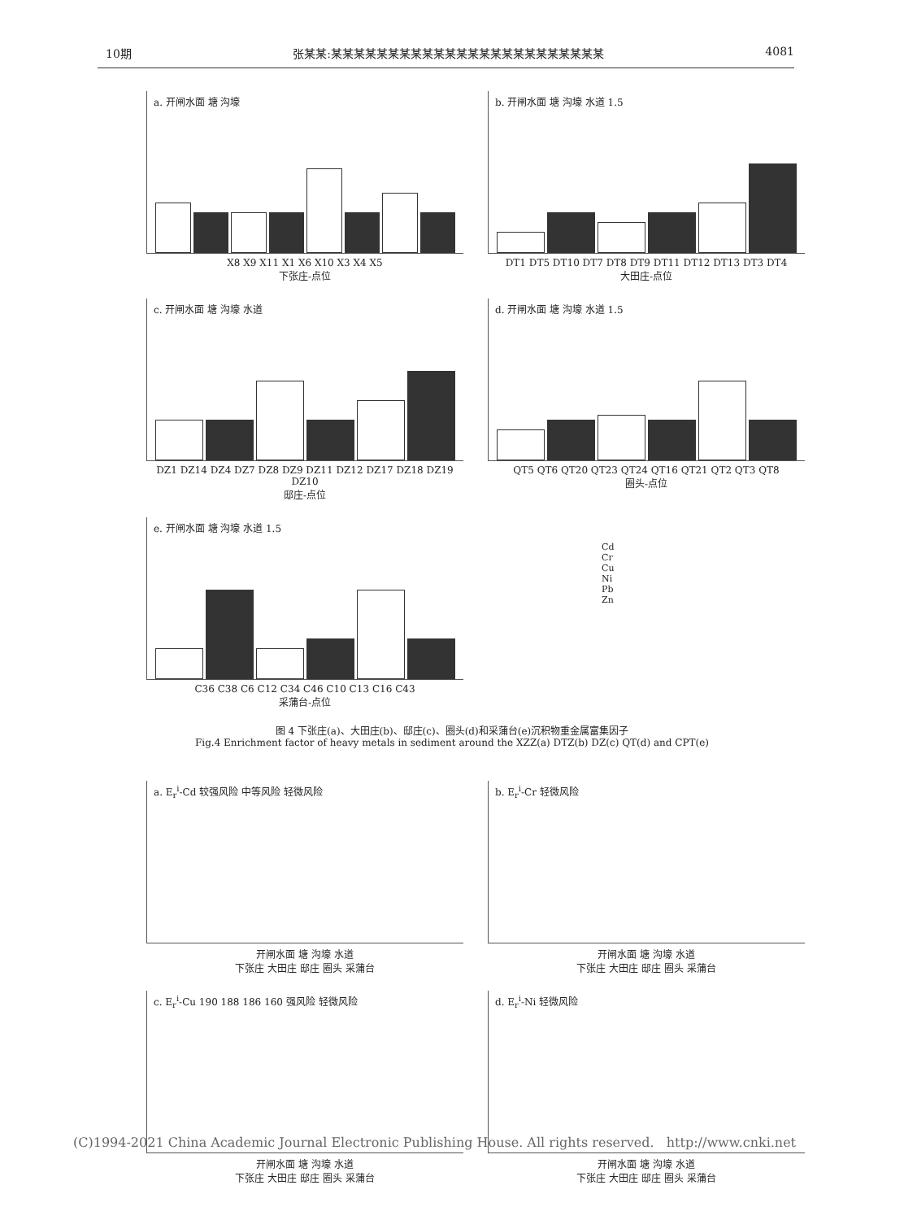10期 张某某:某某某某某某某某某某某某某某某某某某某某某某某某 4081
a. 开闸水面 塘 沟壕
X8 X9 X11 X1 X6 X10 X3 X4 X5
下张庄-点位
b. 开闸水面 塘 沟壕 水道 1.5
DT1 DT5 DT10 DT7 DT8 DT9 DT11 DT12 DT13 DT3 DT4
大田庄-点位
c. 开闸水面 塘 沟壕 水道
DZ1 DZ14 DZ4 DZ7 DZ8 DZ9 DZ11 DZ12 DZ17 DZ18 DZ19 DZ10
邸庄-点位
d. 开闸水面 塘 沟壕 水道 1.5
QT5 QT6 QT20 QT23 QT24 QT16 QT21 QT2 QT3 QT8
圈头-点位
e. 开闸水面 塘 沟壕 水道 1.5
C36 C38 C6 C12 C34 C46 C10 C13 C16 C43
采蒲台-点位
Cd
Cr
Cu
Ni
Pb
Zn
图 4 下张庄(a)、大田庄(b)、邸庄(c)、圈头(d)和采蒲台(e)沉积物重金属富集因子
Fig.4 Enrichment factor of heavy metals in sediment around the XZZ(a) DTZ(b) DZ(c) QT(d) and CPT(e)
a. E<sub>r</sub><sup>i</sup>-Cd 较强风险 中等风险 轻微风险
开闸水面 塘 沟壕 水道
下张庄 大田庄 邸庄 圈头 采蒲台
b. E<sub>r</sub><sup>i</sup>-Cr 轻微风险
开闸水面 塘 沟壕 水道
下张庄 大田庄 邸庄 圈头 采蒲台
c. E<sub>r</sub><sup>i</sup>-Cu 190 188 186 160 强风险 轻微风险
开闸水面 塘 沟壕 水道
下张庄 大田庄 邸庄 圈头 采蒲台
d. E<sub>r</sub><sup>i</sup>-Ni 轻微风险
开闸水面 塘 沟壕 水道
下张庄 大田庄 邸庄 圈头 采蒲台
(C)1994-2021 China Academic Journal Electronic Publishing House. All rights reserved. http://www.cnki.net